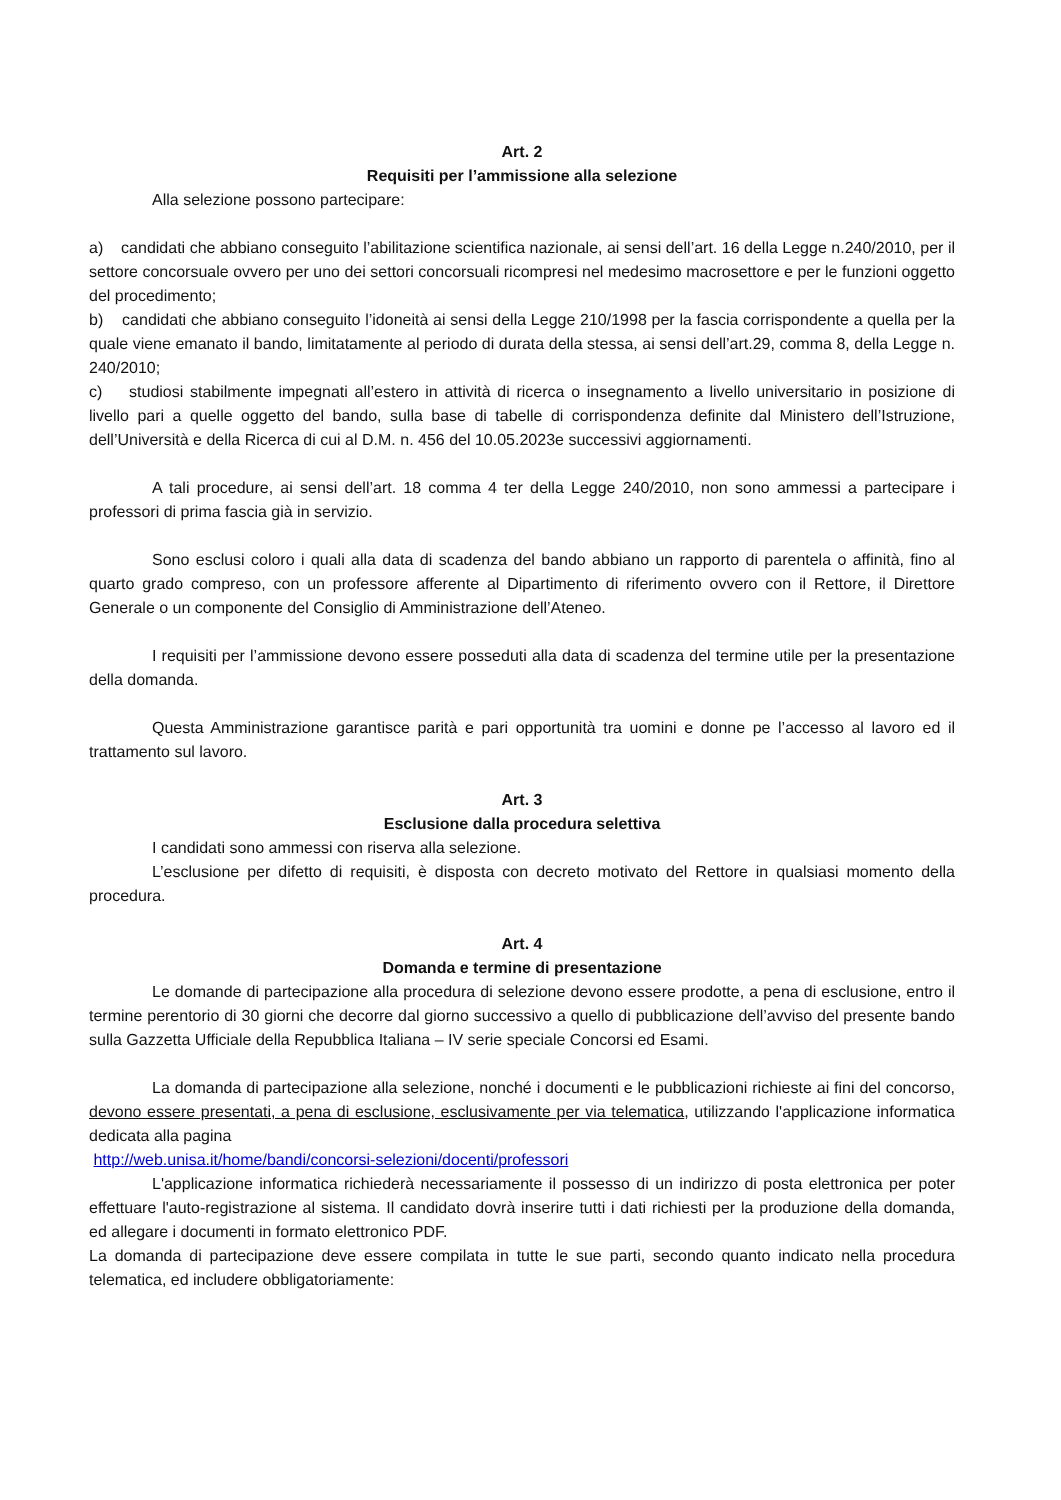Art. 2
Requisiti per l’ammissione alla selezione
Alla selezione possono partecipare:
a) candidati che abbiano conseguito l’abilitazione scientifica nazionale, ai sensi dell’art. 16 della Legge n.240/2010, per il settore concorsuale ovvero per uno dei settori concorsuali ricompresi nel medesimo macrosettore e per le funzioni oggetto del procedimento;
b) candidati che abbiano conseguito l’idoneità ai sensi della Legge 210/1998 per la fascia corrispondente a quella per la quale viene emanato il bando, limitatamente al periodo di durata della stessa, ai sensi dell’art.29, comma 8, della Legge n. 240/2010;
c) studiosi stabilmente impegnati all’estero in attività di ricerca o insegnamento a livello universitario in posizione di livello pari a quelle oggetto del bando, sulla base di tabelle di corrispondenza definite dal Ministero dell’Istruzione, dell’Università e della Ricerca di cui al D.M. n. 456 del 10.05.2023e successivi aggiornamenti.
A tali procedure, ai sensi dell’art. 18 comma 4 ter della Legge 240/2010, non sono ammessi a partecipare i professori di prima fascia già in servizio.
Sono esclusi coloro i quali alla data di scadenza del bando abbiano un rapporto di parentela o affinità, fino al quarto grado compreso, con un professore afferente al Dipartimento di riferimento ovvero con il Rettore, il Direttore Generale o un componente del Consiglio di Amministrazione dell’Ateneo.
I requisiti per l’ammissione devono essere posseduti alla data di scadenza del termine utile per la presentazione della domanda.
Questa Amministrazione garantisce parità e pari opportunità tra uomini e donne pe l’accesso al lavoro ed il trattamento sul lavoro.
Art. 3
Esclusione dalla procedura selettiva
I candidati sono ammessi con riserva alla selezione.
L’esclusione per difetto di requisiti, è disposta con decreto motivato del Rettore in qualsiasi momento della procedura.
Art. 4
Domanda e termine di presentazione
Le domande di partecipazione alla procedura di selezione devono essere prodotte, a pena di esclusione, entro il termine perentorio di 30 giorni che decorre dal giorno successivo a quello di pubblicazione dell’avviso del presente bando sulla Gazzetta Ufficiale della Repubblica Italiana – IV serie speciale Concorsi ed Esami.
La domanda di partecipazione alla selezione, nonché i documenti e le pubblicazioni richieste ai fini del concorso, devono essere presentati, a pena di esclusione, esclusivamente per via telematica, utilizzando l'applicazione informatica dedicata alla pagina
http://web.unisa.it/home/bandi/concorsi-selezioni/docenti/professori
L'applicazione informatica richiederà necessariamente il possesso di un indirizzo di posta elettronica per poter effettuare l'auto-registrazione al sistema. Il candidato dovrà inserire tutti i dati richiesti per la produzione della domanda, ed allegare i documenti in formato elettronico PDF.
La domanda di partecipazione deve essere compilata in tutte le sue parti, secondo quanto indicato nella procedura telematica, ed includere obbligatoriamente: